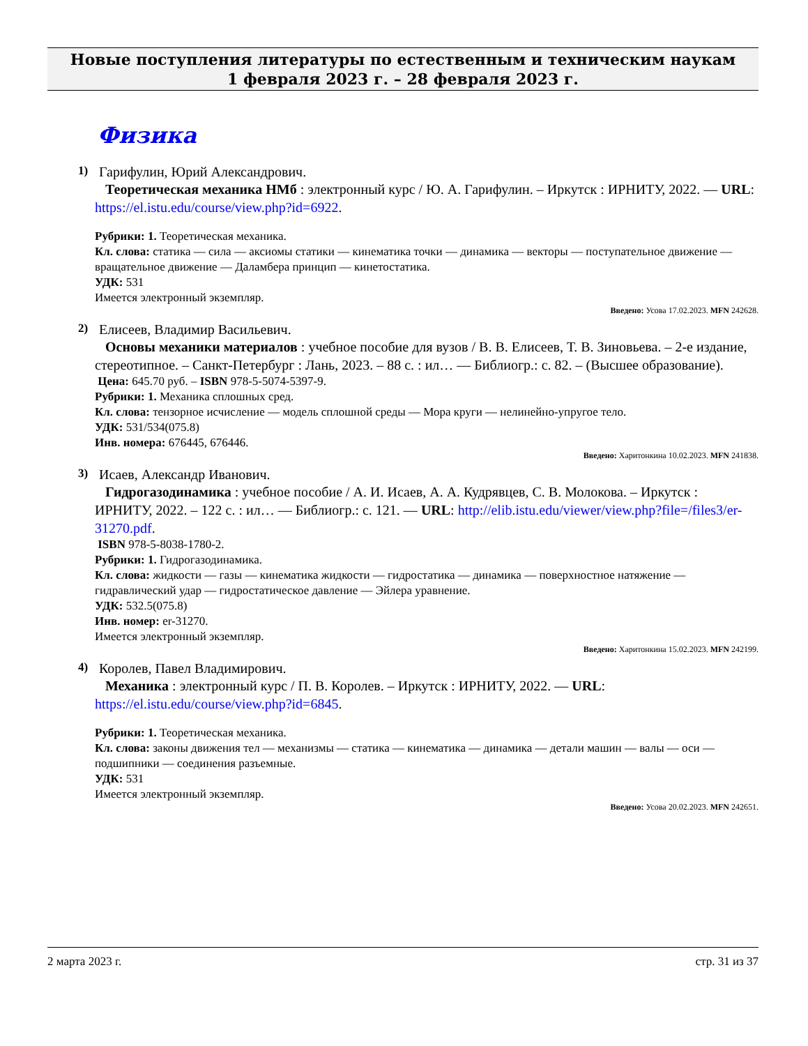Новые поступления литературы по естественным и техническим наукам
1 февраля 2023 г. – 28 февраля 2023 г.
Физика
1) Гарифулин, Юрий Александрович.
Теоретическая механика НМб : электронный курс / Ю. А. Гарифулин. – Иркутск : ИРНИТУ, 2022. — URL: https://el.istu.edu/course/view.php?id=6922.
Рубрики: 1. Теоретическая механика.
Кл. слова: статика — сила — аксиомы статики — кинематика точки — динамика — векторы — поступательное движение — вращательное движение — Даламбера принцип — кинетостатика.
УДК: 531
Имеется электронный экземпляр.
Введено: Усова 17.02.2023. MFN 242628.
2) Елисеев, Владимир Васильевич.
Основы механики материалов : учебное пособие для вузов / В. В. Елисеев, Т. В. Зиновьева. – 2-е издание, стереотипное. – Санкт-Петербург : Лань, 2023. – 88 с. : ил… — Библиогр.: с. 82. – (Высшее образование).
Цена: 645.70 руб. – ISBN 978-5-5074-5397-9.
Рубрики: 1. Механика сплошных сред.
Кл. слова: тензорное исчисление — модель сплошной среды — Мора круги — нелинейно-упругое тело.
УДК: 531/534(075.8)
Инв. номера: 676445, 676446.
Введено: Харитонкина 10.02.2023. MFN 241838.
3) Исаев, Александр Иванович.
Гидрогазодинамика : учебное пособие / А. И. Исаев, А. А. Кудрявцев, С. В. Молокова. – Иркутск : ИРНИТУ, 2022. – 122 с. : ил… — Библиогр.: с. 121. — URL: http://elib.istu.edu/viewer/view.php?file=/files3/er-31270.pdf.
ISBN 978-5-8038-1780-2.
Рубрики: 1. Гидрогазодинамика.
Кл. слова: жидкости — газы — кинематика жидкости — гидростатика — динамика — поверхностное натяжение — гидравлический удар — гидростатическое давление — Эйлера уравнение.
УДК: 532.5(075.8)
Инв. номер: er-31270.
Имеется электронный экземпляр.
Введено: Харитонкина 15.02.2023. MFN 242199.
4) Королев, Павел Владимирович.
Механика : электронный курс / П. В. Королев. – Иркутск : ИРНИТУ, 2022. — URL: https://el.istu.edu/course/view.php?id=6845.
Рубрики: 1. Теоретическая механика.
Кл. слова: законы движения тел — механизмы — статика — кинематика — динамика — детали машин — валы — оси — подшипники — соединения разъемные.
УДК: 531
Имеется электронный экземпляр.
Введено: Усова 20.02.2023. MFN 242651.
2 марта 2023 г. стр. 31 из 37